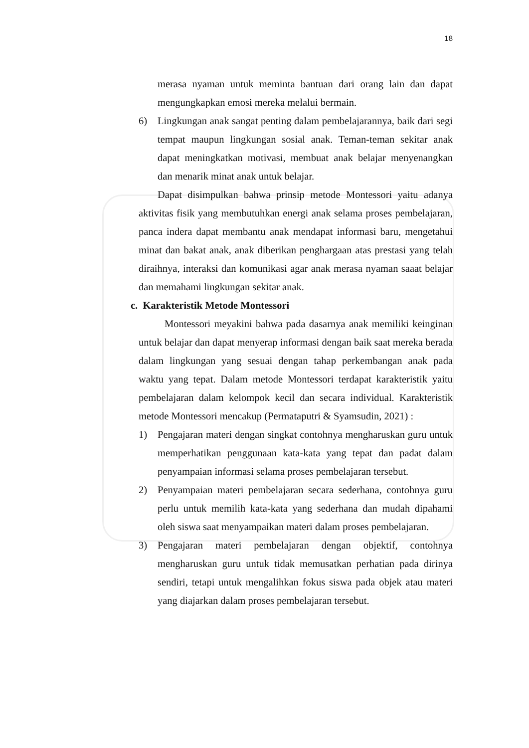18
merasa nyaman untuk meminta bantuan dari orang lain dan dapat mengungkapkan emosi mereka melalui bermain.
6) Lingkungan anak sangat penting dalam pembelajarannya, baik dari segi tempat maupun lingkungan sosial anak. Teman-teman sekitar anak dapat meningkatkan motivasi, membuat anak belajar menyenangkan dan menarik minat anak untuk belajar.
Dapat disimpulkan bahwa prinsip metode Montessori yaitu adanya aktivitas fisik yang membutuhkan energi anak selama proses pembelajaran, panca indera dapat membantu anak mendapat informasi baru, mengetahui minat dan bakat anak, anak diberikan penghargaan atas prestasi yang telah diraihnya, interaksi dan komunikasi agar anak merasa nyaman saaat belajar dan memahami lingkungan sekitar anak.
c. Karakteristik Metode Montessori
Montessori meyakini bahwa pada dasarnya anak memiliki keinginan untuk belajar dan dapat menyerap informasi dengan baik saat mereka berada dalam lingkungan yang sesuai dengan tahap perkembangan anak pada waktu yang tepat. Dalam metode Montessori terdapat karakteristik yaitu pembelajaran dalam kelompok kecil dan secara individual. Karakteristik metode Montessori mencakup (Permataputri & Syamsudin, 2021) :
1) Pengajaran materi dengan singkat contohnya mengharuskan guru untuk memperhatikan penggunaan kata-kata yang tepat dan padat dalam penyampaian informasi selama proses pembelajaran tersebut.
2) Penyampaian materi pembelajaran secara sederhana, contohnya guru perlu untuk memilih kata-kata yang sederhana dan mudah dipahami oleh siswa saat menyampaikan materi dalam proses pembelajaran.
3) Pengajaran materi pembelajaran dengan objektif, contohnya mengharuskan guru untuk tidak memusatkan perhatian pada dirinya sendiri, tetapi untuk mengalihkan fokus siswa pada objek atau materi yang diajarkan dalam proses pembelajaran tersebut.